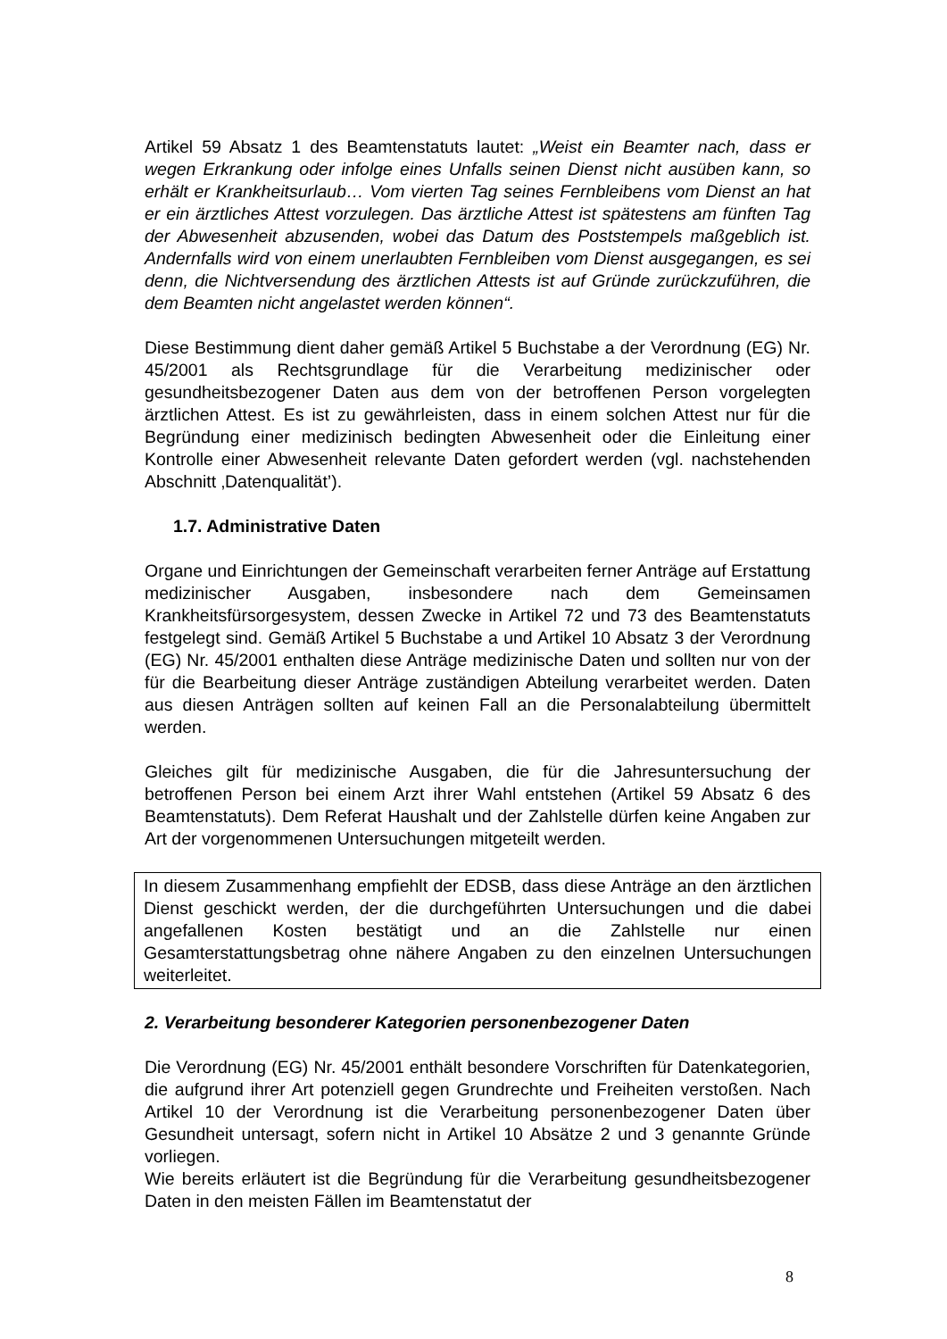Artikel 59 Absatz 1 des Beamtenstatuts lautet: „Weist ein Beamter nach, dass er wegen Erkrankung oder infolge eines Unfalls seinen Dienst nicht ausüben kann, so erhält er Krankheitsurlaub… Vom vierten Tag seines Fernbleibens vom Dienst an hat er ein ärztliches Attest vorzulegen. Das ärztliche Attest ist spätestens am fünften Tag der Abwesenheit abzusenden, wobei das Datum des Poststempels maßgeblich ist. Andernfalls wird von einem unerlaubten Fernbleiben vom Dienst ausgegangen, es sei denn, die Nichtversendung des ärztlichen Attests ist auf Gründe zurückzuführen, die dem Beamten nicht angelastet werden können“.
Diese Bestimmung dient daher gemäß Artikel 5 Buchstabe a der Verordnung (EG) Nr. 45/2001 als Rechtsgrundlage für die Verarbeitung medizinischer oder gesundheitsbezogener Daten aus dem von der betroffenen Person vorgelegten ärztlichen Attest. Es ist zu gewährleisten, dass in einem solchen Attest nur für die Begründung einer medizinisch bedingten Abwesenheit oder die Einleitung einer Kontrolle einer Abwesenheit relevante Daten gefordert werden (vgl. nachstehenden Abschnitt ‚Datenqualität’).
1.7. Administrative Daten
Organe und Einrichtungen der Gemeinschaft verarbeiten ferner Anträge auf Erstattung medizinischer Ausgaben, insbesondere nach dem Gemeinsamen Krankheitsfürsorgesystem, dessen Zwecke in Artikel 72 und 73 des Beamtenstatuts festgelegt sind. Gemäß Artikel 5 Buchstabe a und Artikel 10 Absatz 3 der Verordnung (EG) Nr. 45/2001 enthalten diese Anträge medizinische Daten und sollten nur von der für die Bearbeitung dieser Anträge zuständigen Abteilung verarbeitet werden. Daten aus diesen Anträgen sollten auf keinen Fall an die Personalabteilung übermittelt werden.
Gleiches gilt für medizinische Ausgaben, die für die Jahresuntersuchung der betroffenen Person bei einem Arzt ihrer Wahl entstehen (Artikel 59 Absatz 6 des Beamtenstatuts). Dem Referat Haushalt und der Zahlstelle dürfen keine Angaben zur Art der vorgenommenen Untersuchungen mitgeteilt werden.
In diesem Zusammenhang empfiehlt der EDSB, dass diese Anträge an den ärztlichen Dienst geschickt werden, der die durchgeführten Untersuchungen und die dabei angefallenen Kosten bestätigt und an die Zahlstelle nur einen Gesamterstattungsbetrag ohne nähere Angaben zu den einzelnen Untersuchungen weiterleitet.
2. Verarbeitung besonderer Kategorien personenbezogener Daten
Die Verordnung (EG) Nr. 45/2001 enthält besondere Vorschriften für Datenkategorien, die aufgrund ihrer Art potenziell gegen Grundrechte und Freiheiten verstoßen. Nach Artikel 10 der Verordnung ist die Verarbeitung personenbezogener Daten über Gesundheit untersagt, sofern nicht in Artikel 10 Absätze 2 und 3 genannte Gründe vorliegen.
Wie bereits erläutert ist die Begründung für die Verarbeitung gesundheitsbezogener Daten in den meisten Fällen im Beamtenstatut der
8